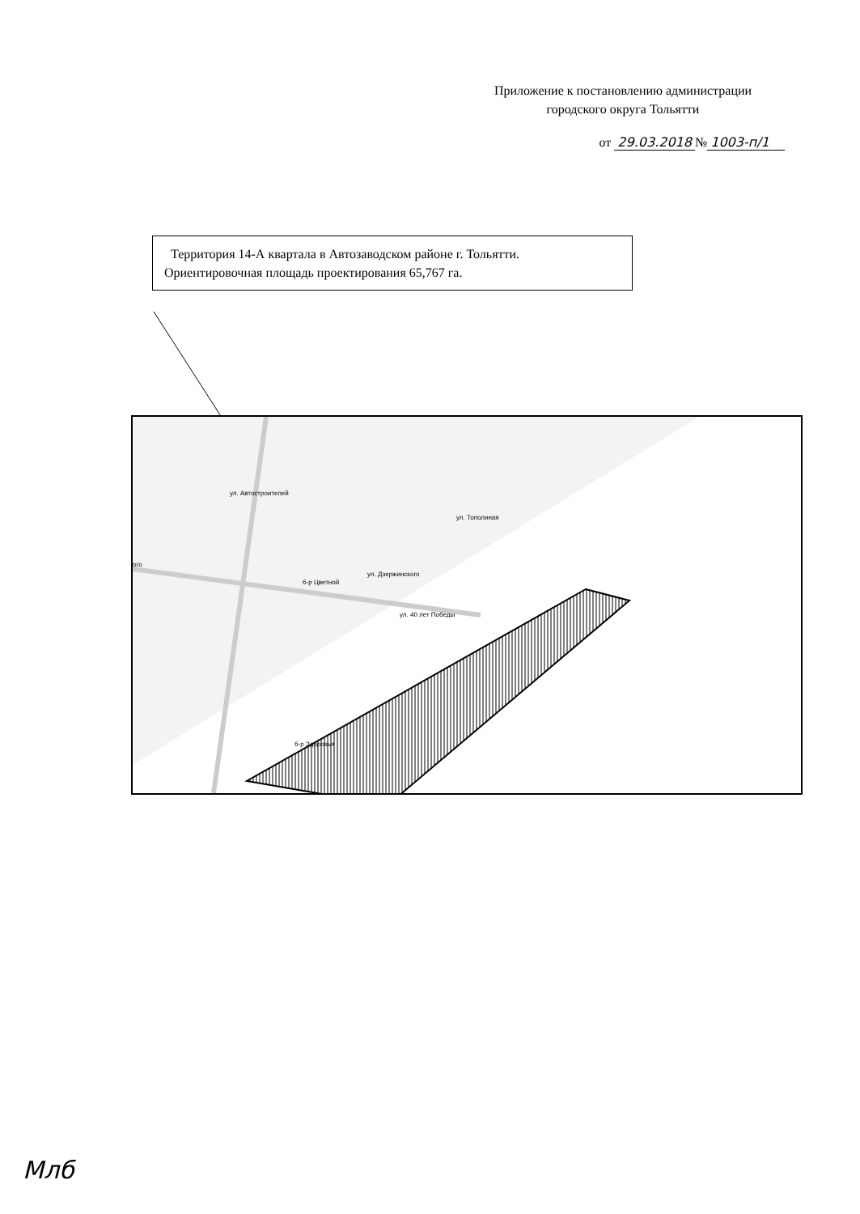Приложение к постановлению администрации
городского округа Тольятти
от 29.03.2018 № 1003-п/1
Территория 14-А квартала в Автозаводском районе г. Тольятти.
Ориентировочная площадь проектирования 65,767 га.
ул. Автостроителей
ул. Тополиная
ул. Дзержинского
ул. 40 лет Победы
б-р Цветной
б-р Здоровья
ого
Млб